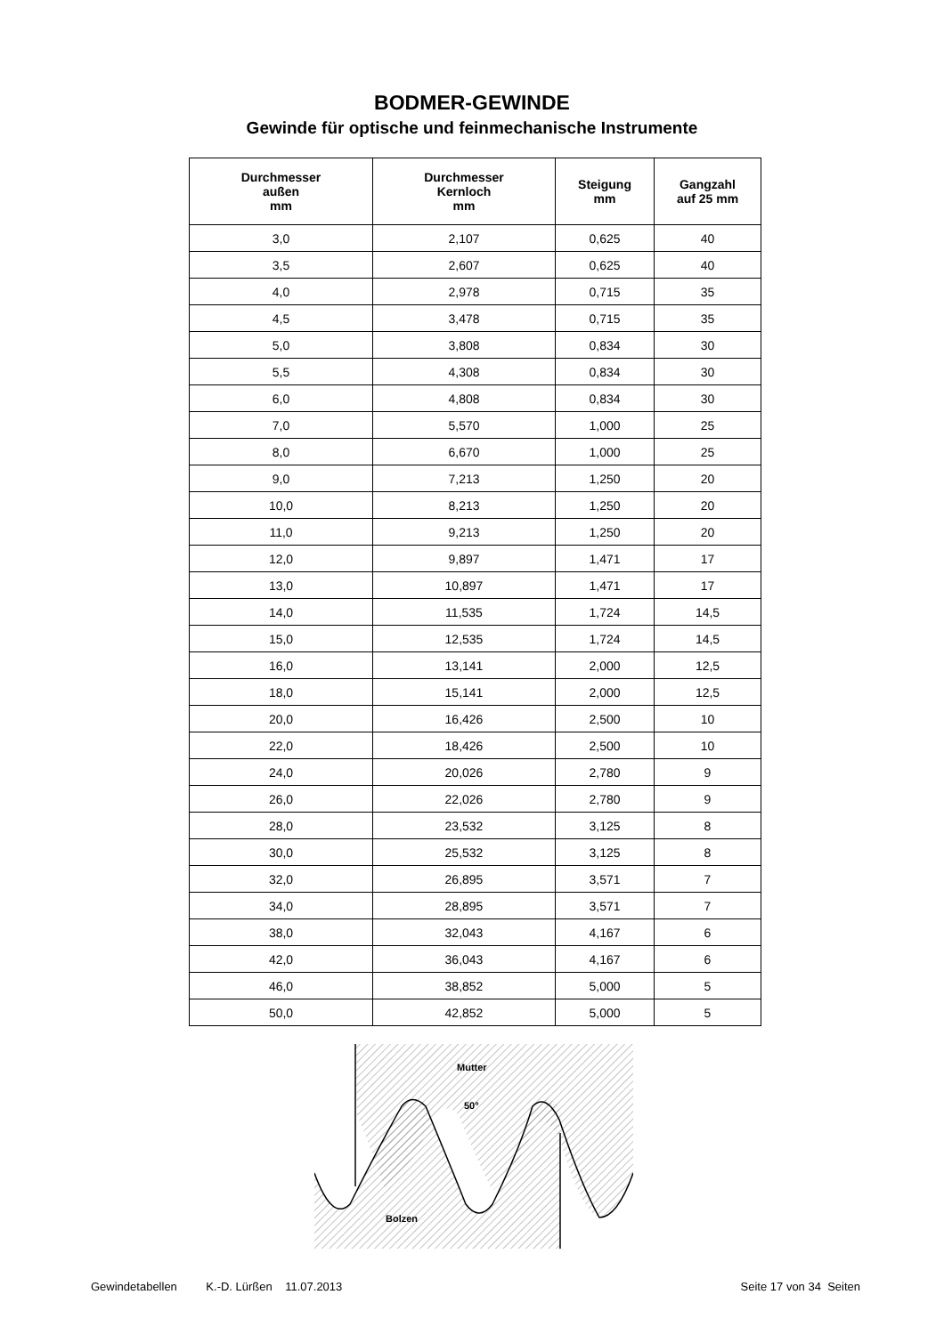BODMER-GEWINDE
Gewinde für optische und feinmechanische Instrumente
| Durchmesser außen mm | Durchmesser Kernloch mm | Steigung mm | Gangzahl auf 25 mm |
| --- | --- | --- | --- |
| 3,0 | 2,107 | 0,625 | 40 |
| 3,5 | 2,607 | 0,625 | 40 |
| 4,0 | 2,978 | 0,715 | 35 |
| 4,5 | 3,478 | 0,715 | 35 |
| 5,0 | 3,808 | 0,834 | 30 |
| 5,5 | 4,308 | 0,834 | 30 |
| 6,0 | 4,808 | 0,834 | 30 |
| 7,0 | 5,570 | 1,000 | 25 |
| 8,0 | 6,670 | 1,000 | 25 |
| 9,0 | 7,213 | 1,250 | 20 |
| 10,0 | 8,213 | 1,250 | 20 |
| 11,0 | 9,213 | 1,250 | 20 |
| 12,0 | 9,897 | 1,471 | 17 |
| 13,0 | 10,897 | 1,471 | 17 |
| 14,0 | 11,535 | 1,724 | 14,5 |
| 15,0 | 12,535 | 1,724 | 14,5 |
| 16,0 | 13,141 | 2,000 | 12,5 |
| 18,0 | 15,141 | 2,000 | 12,5 |
| 20,0 | 16,426 | 2,500 | 10 |
| 22,0 | 18,426 | 2,500 | 10 |
| 24,0 | 20,026 | 2,780 | 9 |
| 26,0 | 22,026 | 2,780 | 9 |
| 28,0 | 23,532 | 3,125 | 8 |
| 30,0 | 25,532 | 3,125 | 8 |
| 32,0 | 26,895 | 3,571 | 7 |
| 34,0 | 28,895 | 3,571 | 7 |
| 38,0 | 32,043 | 4,167 | 6 |
| 42,0 | 36,043 | 4,167 | 6 |
| 46,0 | 38,852 | 5,000 | 5 |
| 50,0 | 42,852 | 5,000 | 5 |
Mutter
50°
Bolzen
Gewindetabellen K.-D. Lürßen 11.07.2013 Seite 17 von 34 Seiten